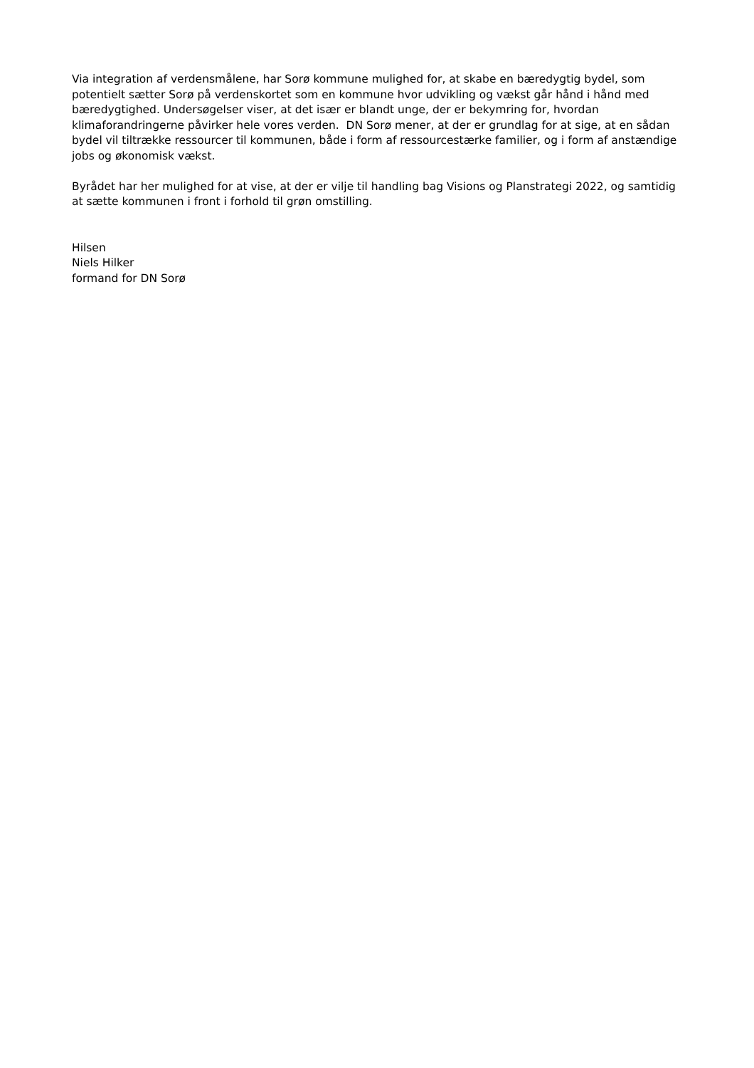Via integration af verdensmålene, har Sorø kommune mulighed for, at skabe en bæredygtig bydel, som potentielt sætter Sorø på verdenskortet som en kommune hvor udvikling og vækst går hånd i hånd med bæredygtighed. Undersøgelser viser, at det især er blandt unge, der er bekymring for, hvordan klimaforandringerne påvirker hele vores verden. DN Sorø mener, at der er grundlag for at sige, at en sådan bydel vil tiltrække ressourcer til kommunen, både i form af ressourcestærke familier, og i form af anstændige jobs og økonomisk vækst.
Byrådet har her mulighed for at vise, at der er vilje til handling bag Visions og Planstrategi 2022, og samtidig at sætte kommunen i front i forhold til grøn omstilling.
Hilsen
Niels Hilker
formand for DN Sorø